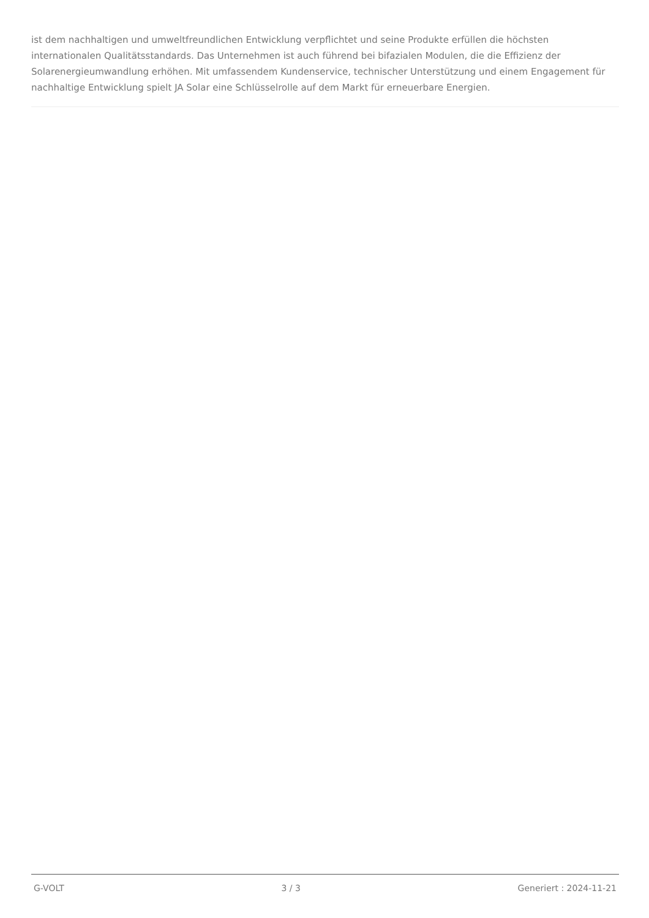ist dem nachhaltigen und umweltfreundlichen Entwicklung verpflichtet und seine Produkte erfüllen die höchsten internationalen Qualitätsstandards. Das Unternehmen ist auch führend bei bifazialen Modulen, die die Effizienz der Solarenergieumwandlung erhöhen. Mit umfassendem Kundenservice, technischer Unterstützung und einem Engagement für nachhaltige Entwicklung spielt JA Solar eine Schlüsselrolle auf dem Markt für erneuerbare Energien.
G-VOLT 3 / 3 Generiert : 2024-11-21